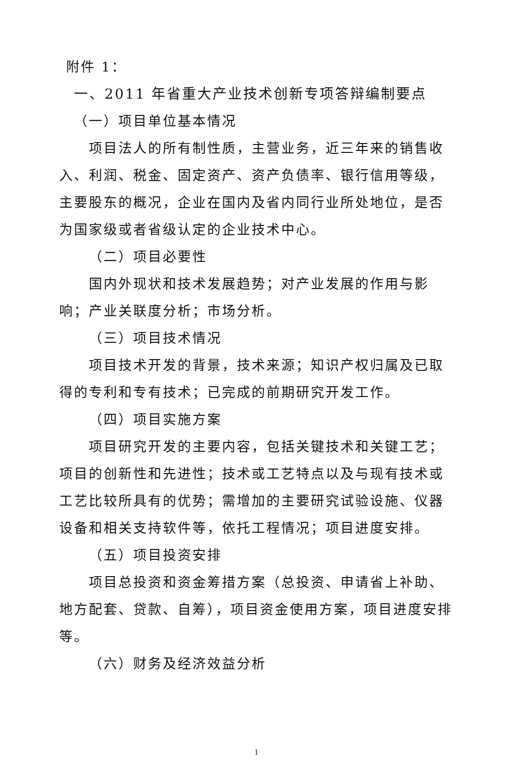附件 1：
一、2011 年省重大产业技术创新专项答辩编制要点
（一）项目单位基本情况
项目法人的所有制性质，主营业务，近三年来的销售收入、利润、税金、固定资产、资产负债率、银行信用等级，主要股东的概况，企业在国内及省内同行业所处地位，是否为国家级或者省级认定的企业技术中心。
（二）项目必要性
国内外现状和技术发展趋势；对产业发展的作用与影响；产业关联度分析；市场分析。
（三）项目技术情况
项目技术开发的背景，技术来源；知识产权归属及已取得的专利和专有技术；已完成的前期研究开发工作。
（四）项目实施方案
项目研究开发的主要内容，包括关键技术和关键工艺；项目的创新性和先进性；技术或工艺特点以及与现有技术或工艺比较所具有的优势；需增加的主要研究试验设施、仪器设备和相关支持软件等，依托工程情况；项目进度安排。
（五）项目投资安排
项目总投资和资金筹措方案（总投资、申请省上补助、地方配套、贷款、自筹），项目资金使用方案，项目进度安排等。
（六）财务及经济效益分析
1